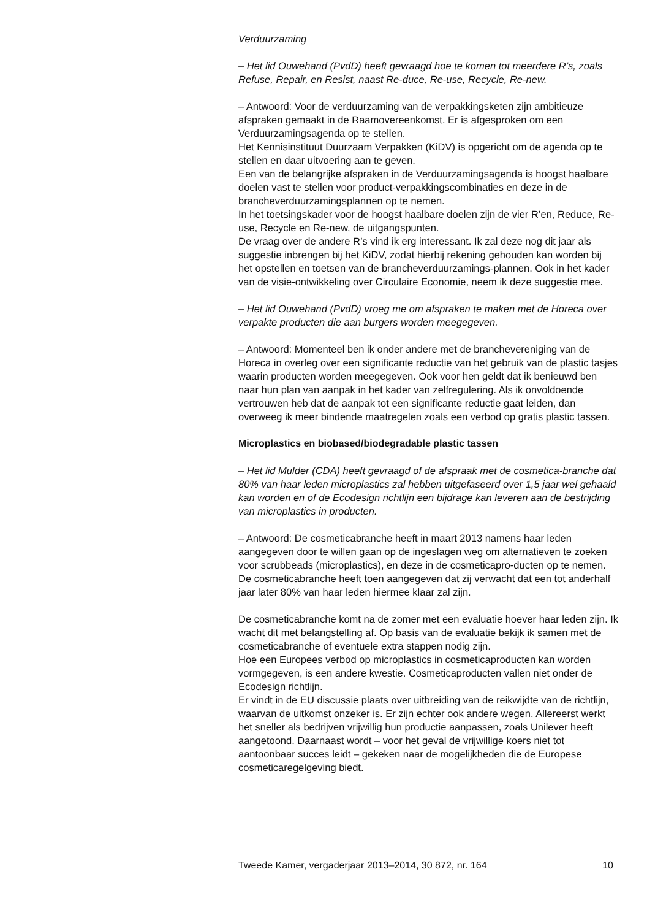Verduurzaming
– Het lid Ouwehand (PvdD) heeft gevraagd hoe te komen tot meerdere R’s, zoals Refuse, Repair, en Resist, naast Re-duce, Re-use, Recycle, Re-new.
– Antwoord: Voor de verduurzaming van de verpakkingsketen zijn ambitieuze afspraken gemaakt in de Raamovereenkomst. Er is afgesproken om een Verduurzamingsagenda op te stellen.
Het Kennisinstituut Duurzaam Verpakken (KiDV) is opgericht om de agenda op te stellen en daar uitvoering aan te geven.
Een van de belangrijke afspraken in de Verduurzamingsagenda is hoogst haalbare doelen vast te stellen voor product-verpakkingscombinaties en deze in de brancheverduurzamingsplannen op te nemen.
In het toetsingskader voor de hoogst haalbare doelen zijn de vier R’en, Reduce, Re-use, Recycle en Re-new, de uitgangspunten.
De vraag over de andere R’s vind ik erg interessant. Ik zal deze nog dit jaar als suggestie inbrengen bij het KiDV, zodat hierbij rekening gehouden kan worden bij het opstellen en toetsen van de brancheverduurzamings-plannen. Ook in het kader van de visie-ontwikkeling over Circulaire Economie, neem ik deze suggestie mee.
– Het lid Ouwehand (PvdD) vroeg me om afspraken te maken met de Horeca over verpakte producten die aan burgers worden meegegeven.
– Antwoord: Momenteel ben ik onder andere met de branchevereniging van de Horeca in overleg over een significante reductie van het gebruik van de plastic tasjes waarin producten worden meegegeven. Ook voor hen geldt dat ik benieuwd ben naar hun plan van aanpak in het kader van zelfregulering. Als ik onvoldoende vertrouwen heb dat de aanpak tot een significante reductie gaat leiden, dan overweeg ik meer bindende maatregelen zoals een verbod op gratis plastic tassen.
Microplastics en biobased/biodegradable plastic tassen
– Het lid Mulder (CDA) heeft gevraagd of de afspraak met de cosmetica-branche dat 80% van haar leden microplastics zal hebben uitgefaseerd over 1,5 jaar wel gehaald kan worden en of de Ecodesign richtlijn een bijdrage kan leveren aan de bestrijding van microplastics in producten.
– Antwoord: De cosmeticabranche heeft in maart 2013 namens haar leden aangegeven door te willen gaan op de ingeslagen weg om alternatieven te zoeken voor scrubbeads (microplastics), en deze in de cosmeticapro-ducten op te nemen. De cosmeticabranche heeft toen aangegeven dat zij verwacht dat een tot anderhalf jaar later 80% van haar leden hiermee klaar zal zijn.
De cosmeticabranche komt na de zomer met een evaluatie hoever haar leden zijn. Ik wacht dit met belangstelling af. Op basis van de evaluatie bekijk ik samen met de cosmeticabranche of eventuele extra stappen nodig zijn.
Hoe een Europees verbod op microplastics in cosmeticaproducten kan worden vormgegeven, is een andere kwestie. Cosmeticaproducten vallen niet onder de Ecodesign richtlijn.
Er vindt in de EU discussie plaats over uitbreiding van de reikwijdte van de richtlijn, waarvan de uitkomst onzeker is. Er zijn echter ook andere wegen. Allereerst werkt het sneller als bedrijven vrijwillig hun productie aanpassen, zoals Unilever heeft aangetoond. Daarnaast wordt – voor het geval de vrijwillige koers niet tot aantoonbaar succes leidt – gekeken naar de mogelijkheden die de Europese cosmeticaregelgeving biedt.
Tweede Kamer, vergaderjaar 2013–2014, 30 872, nr. 164 10